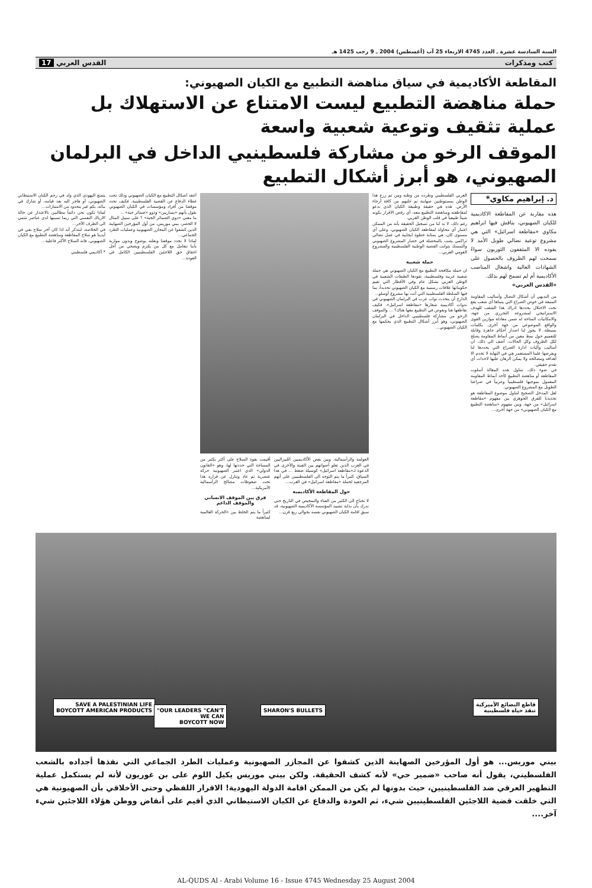السنة السادسة عشرة ـ العدد 4745 الاربعاء 25 آب (أغسطس) 2004 ـ 9 رجب 1425 هـ
كتب ومذكرات القدس العربي 17
المقاطعة الأكاديمية في سياق مناهضة التطبيع مع الكيان الصهيوني:
حملة مناهضة التطبيع ليست الامتناع عن الاستهلاك بل عملية تثقيف وتوعية شعبية واسعة
الموقف الرخو من مشاركة فلسطينيي الداخل في البرلمان الصهيوني، هو أبرز أشكال التطبيع
د. إبراهيم مكاوي*
هذه مقاربة عن المقاطعة الاكاديمية للكيان الصهيوني، يناقش فيها ابراهيم مكاوي «مقاطعة اسرائيل» التي هي مشروع توعية نضالي طويل الأمد لا يقوده الا المثقفون الثوريون سواءً سمحت لهم الظروف بالحصول على الشهادات العالية واشغال المناصب الأكاديمية أم لم تسمح لهم بذلك.
«القدس العربي»
من البديهي أن أشكال النضال وأساليب المقاومة المتبعة في خوض الصراع التي يتبناها أي شعب يقع تحت الاحتلال يحددها ادراك هذا الشعب للهدف الاستراتيجي لمشروعه التحرري من جهة، والامكانيات المتاحة له ضمن معادلة موازين القوى والواقع الموضوعي من جهة أخرى. بكلمات بسيطة، لا يجوز لنا اصدار أحكام جاهزة وقابلة للتعميم حول نمط معين من أنماط المقاومة يصلح لكل الظروف وكل الحالات. أضف الى ذلك، ان أساليب وآليات ادارة الصراع التي يحددها لنا ويفرضها علينا المستعمر هي في النهاية لا تخدم الا أهدافه ومصالحه ولا يمكن الرهان عليها لاحداث أي تقدم حقيقي.
في ضوء ذلك، تتناول هذه المقالة أسلوب المقاطعة أو مناهضة التطبيع كأحد أنماط المقاومة المعمول بموجبها فلسطينياً وعربياً في صراعنا الطويل مع المشروع الصهيوني.
لعل المدخل الصحيح لتناول موضوع المقاطعة هو تحديدنا للفرق الجوهري بين مفهوم «مقاطعة اسرائيل» من جهة، وبين مفهوم «مناهضة التطبيع مع الكيان الصهيوني» من جهة أخرى...
العربي الفلسطيني وطرده من وطنه ومن ثم زرع هذا الوطن بمستوطنين صهاينة تم جلبهم من كافة أرجاء الأرض. هذه هي حقيقة وطبيعة الكيان الذي ندعو لمقاطعته ومناهضة التطبيع معه، أي رفض الاقرار بكونه شيئاً طبيعياً في قلب الوطن العربي.
رغم ذلك، لا بد لنا من تسجيل الحقيقة بأنه من الممكن اعتبار أي محاولة لمقاطعة الكيان الصهيوني، وعلى أي مستوى كان، هي بمثابة خطوة ايجابية في عمل نضالي تراكمي يصب بالمحصلة في حصار المشروع الصهيوني والتمسك بثوابت القضية الوطنية الفلسطينية والمشروع القومي العربي...
حملة شعبية
ان حملة مكافحة التطبيع مع الكيان الصهيوني هي حملة شعبية عربية وفلسطينية، تقودها الطبقات الشعبية في الوطن العربي بشكل عام وفي الأقطار التي تقيم حكوماتها علاقات رسمية مع الكيان الصهيوني تحديداً، بما فيها السلطة الفلسطينية التي أتت بها مشروع أوسلو...
الدارج أن يتحدث نواب عرب في البرلمان الصهيوني في ندوات أكاديمية شعارها «مقاطعة اسرائيل». فكيف نقاطعها هنا ونغوص في التطبيع معها هناك؟ ... والموقف الرخو من مشاركة فلسطينيي الداخل في البرلمان الصهيوني، وهو أبرز أشكال التطبيع الذي يحكمها مع الكيان الصهيوني...
العولمة والرأسمالية، وبين بعض الأكاديميين الليبراليين في الغرب الذين تعلو أصواتهم بين الفينة والأخرى في الدعوة لـ«مقاطعة اسرائيل» كوسيلة ضغط ... في هذا السياق، كثيراً ما يتم التوجه الى الفلسطينيين على أنهم المرجعية لحملة «مقاطعة اسرائيل» في الغرب...
حول المقاطعة الأكاديمية
لا نحتاج الى الكثير من العناء والتمحيص في التاريخ حتى ندرك بأن بداية تشييد المؤسسة الأكاديمية الصهيونية، قد سبق اقامة الكيان الصهيوني نفسه بحوالي ربع قرن...
أقيمت بقوة السلاح على أكثر بكثير من المساحة التي حددتها لها، وهو «القانون الدولي» الذي اعتبر الصهيونية حركة عنصرية ثم عاد وتنازل عن قراره هذا تحت ضغوطات مصالح الرأسمالية الأمريكية...
فرق بين الموقف الانساني والموقف الداعم
كثيراً ما يتم الخلط بين «الحركة العالمية لمناهضة
أعقد أشكال التطبيع مع الكيان الصهيوني وذلك تحت غطاء الدفاع عن القضية الفلسطينية. فكيف نحدد موقفنا من أفراد ومؤسسات في الكيان الصهيوني نقول بأنهم «يساريين» وذوو «ضمائر حية»...
ما معنى «ذوي الضمائر الحية» ؟ على سبيل المثال لا الحصر، بيني موريس، من أول المؤرخين الصهاينة الذين كشفوا عن المجازر الصهيونية وعمليات الطرد الجماعي...
لماذا لا نحدد موقفنا ونعلنه بوضوح وبدون مواربة بأننا نتعامل مع كل من يلتزم ويضحي من أجل احقاق حق اللاجئين الفلسطينيين الكامل في العودة...
يتمتع اليهودي الذي ولد في رحم الكيان الاستيطاني الصهيوني، أو هاجر اليه بعد قيامه، أو شارك في بنائه، بكم غير محدود من الامتيازات...
لماذا تكون نحن دائماً مطالبين بالاعتذار عن حالة الارباك النفسي التي ربما تسببها لدى عناصر تنتمي الى الطرف الآخر...
في الخلاصة، لنتذكر أنه اذا كان آخر سلاح بقي في أيدينا هو سلاح المقاطعة ومناهضة التطبيع مع الكيان الصهيوني، فانه السلاح الأكثر فاعلية...
* أكاديمي فلسطيني
SAVE A PALESTINIAN LIFE
BOYCOTT AMERICAN PRODUCTS
OUR LEADERS "CAN'T"
WE CAN
BOYCOTT NOW
SHARON'S BULLETS
قاطع البضائع الأميركية
تنقذ حياة فلسطينية
بيني موريس... هو أول المؤرخين الصهاينة الذين كشفوا عن المجازر الصهيونية وعمليات الطرد الجماعي التي نفذها أجداده بالشعب الفلسطيني، يقول أنه صاحب «ضمير حي» لأنه كشف الحقيقة. ولكن بيني موريس يكيل اللوم على بن غوريون لأنه لم يستكمل عملية التطهير العرقي ضد الفلسطينيين، حيث بدونها لم يكن من الممكن اقامة الدولة اليهودية! الاقرار اللفظي وحتى الأخلاقي بأن الصهيونية هي التي خلقت قضية اللاجئين الفلسطينيين شيء، ثم العودة والدفاع عن الكيان الاستيطاني الذي أقيم على أنقاض ووطن هؤلاء اللاجئين شيء آخر....
AL-QUDS Al - Arabi Volume 16 - Issue 4745 Wednesday 25 August 2004